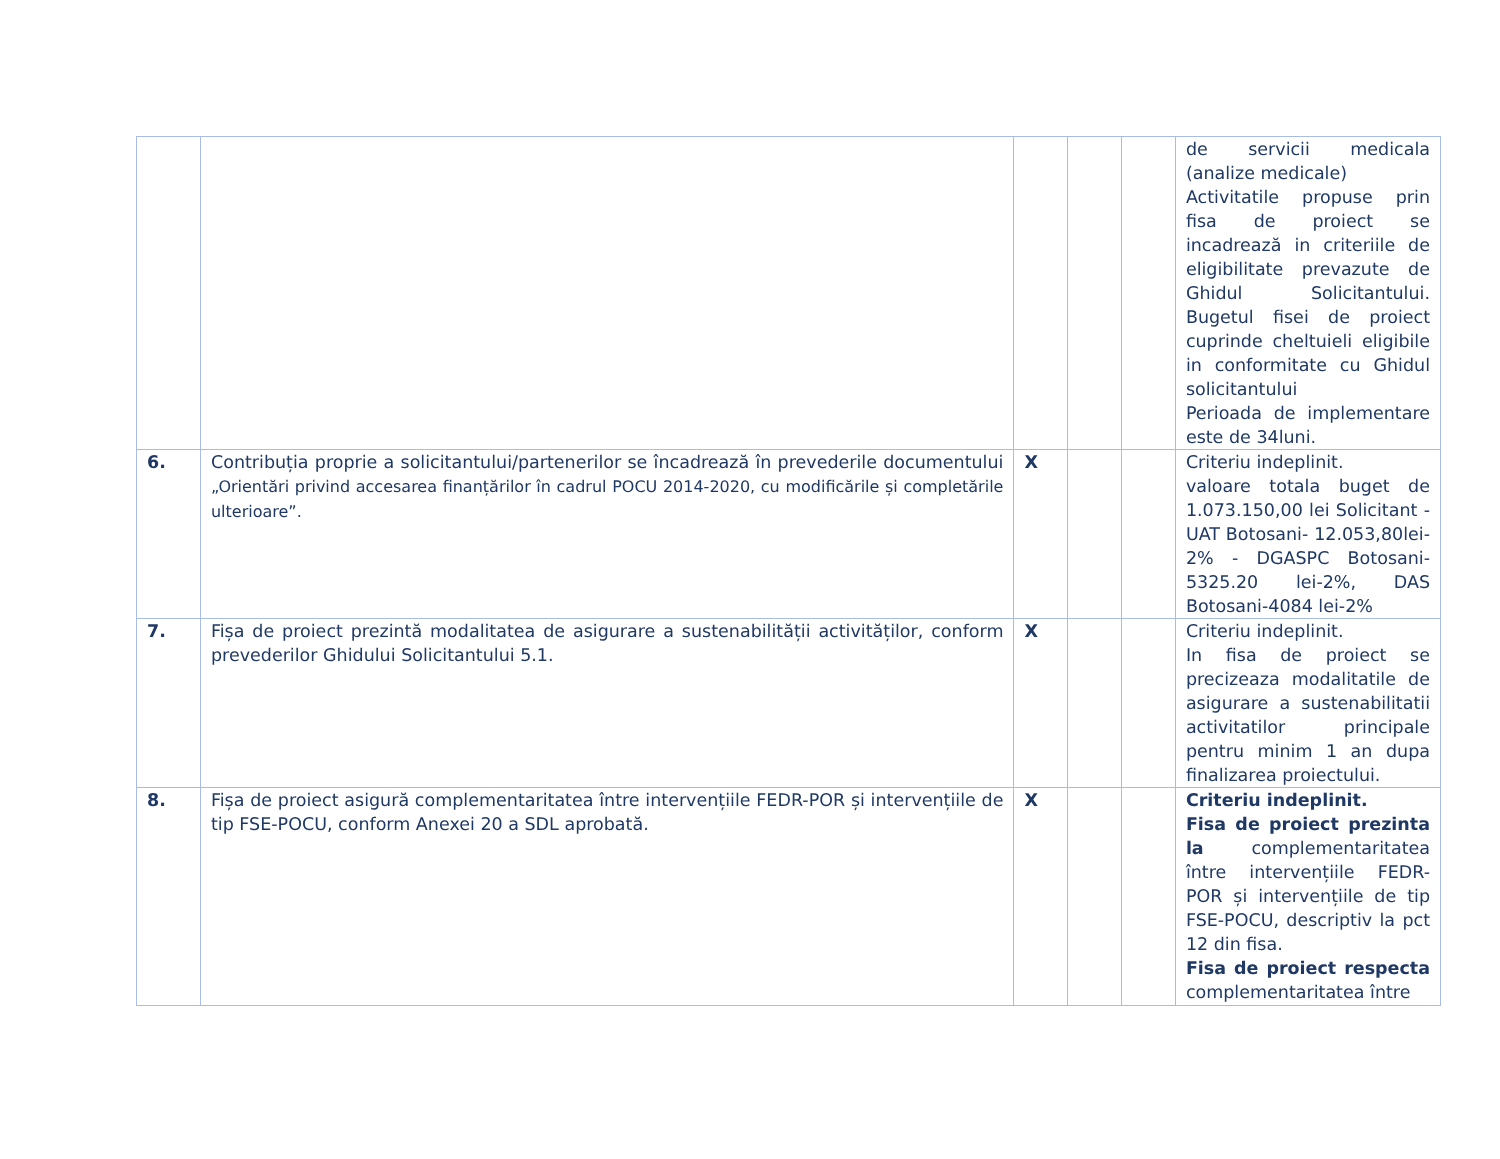| | | | | | de servicii medicala (analize medicale) Activitatile propuse prin fisa de proiect se incadrează in criteriile de eligibilitate prevazute de Ghidul Solicitantului. Bugetul fisei de proiect cuprinde cheltuieli eligibile in conformitate cu Ghidul solicitantului Perioada de implementare este de 34luni. |
| 6. | Contribuția proprie a solicitantului/partenerilor se încadrează în prevederile documentului „Orientări privind accesarea finanțărilor în cadrul POCU 2014-2020, cu modificările și completările ulterioare”. | X | | | Criteriu indeplinit. valoare totala buget de 1.073.150,00 lei Solicitant - UAT Botosani- 12.053,80lei-2% - DGASPC Botosani-5325.20 lei-2%, DAS Botosani-4084 lei-2% |
| 7. | Fișa de proiect prezintă modalitatea de asigurare a sustenabilității activităților, conform prevederilor Ghidului Solicitantului 5.1. | X | | | Criteriu indeplinit. In fisa de proiect se precizeaza modalitatile de asigurare a sustenabilitatii activitatilor principale pentru minim 1 an dupa finalizarea proiectului. |
| 8. | Fișa de proiect asigură complementaritatea între intervențiile FEDR-POR și intervențiile de tip FSE-POCU, conform Anexei 20 a SDL aprobată. | X | | | Criteriu indeplinit. Fisa de proiect prezinta la complementaritatea între intervențiile FEDR-POR și intervențiile de tip FSE-POCU, descriptiv la pct 12 din fisa. Fisa de proiect respecta complementaritatea între |